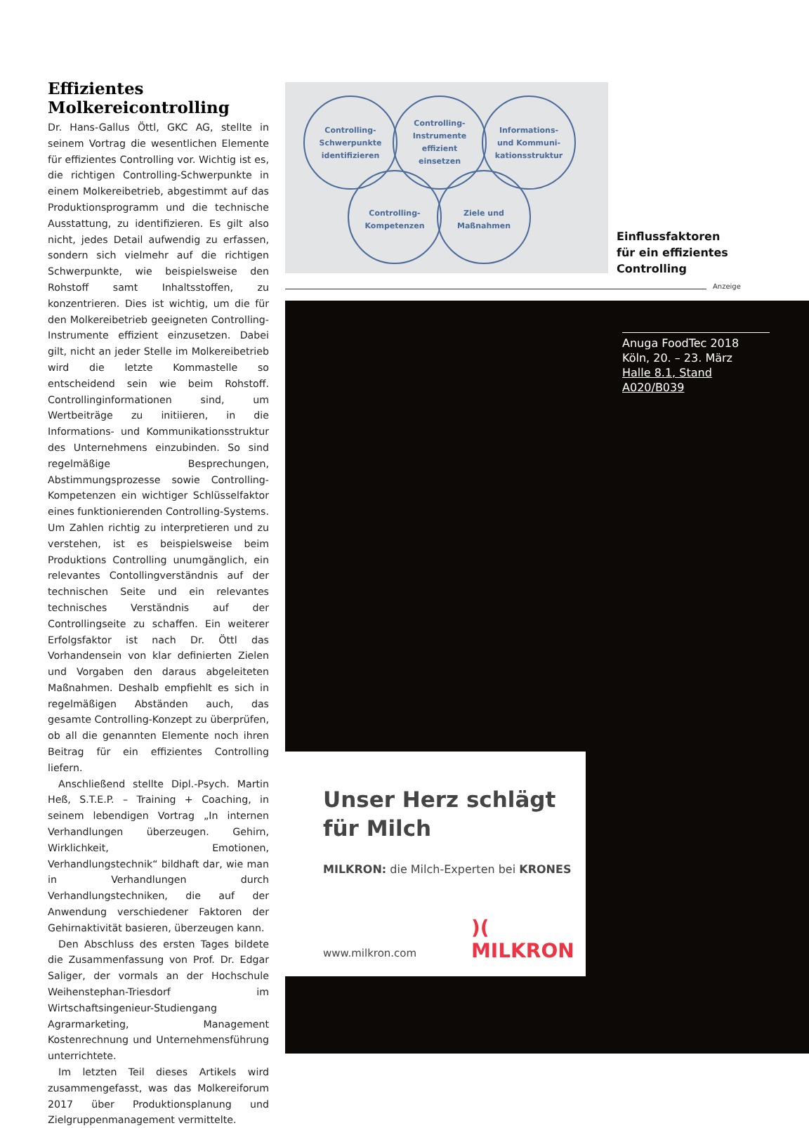Effizientes Molkereicontrolling
Dr. Hans-Gallus Öttl, GKC AG, stellte in seinem Vortrag die wesentlichen Elemente für effizientes Controlling vor. Wichtig ist es, die richtigen Controlling-Schwerpunkte in einem Molkereibetrieb, abgestimmt auf das Produktionsprogramm und die technische Ausstattung, zu identifizieren. Es gilt also nicht, jedes Detail aufwendig zu erfassen, sondern sich vielmehr auf die richtigen Schwerpunkte, wie beispielsweise den Rohstoff samt Inhaltsstoffen, zu konzentrieren. Dies ist wichtig, um die für den Molkereibetrieb geeigneten Controlling-Instrumente effizient einzusetzen. Dabei gilt, nicht an jeder Stelle im Molkereibetrieb wird die letzte Kommastelle so entscheidend sein wie beim Rohstoff. Controllinginformationen sind, um Wertbeiträge zu initiieren, in die Informations- und Kommunikationsstruktur des Unternehmens einzubinden. So sind regelmäßige Besprechungen, Abstimmungsprozesse sowie Controlling-Kompetenzen ein wichtiger Schlüsselfaktor eines funktionierenden Controlling-Systems. Um Zahlen richtig zu interpretieren und zu verstehen, ist es beispielsweise beim Produktions Controlling unumgänglich, ein relevantes Contollingverständnis auf der technischen Seite und ein relevantes technisches Verständnis auf der Controllingseite zu schaffen. Ein weiterer Erfolgsfaktor ist nach Dr. Öttl das Vorhandensein von klar definierten Zielen und Vorgaben den daraus abgeleiteten Maßnahmen. Deshalb empfiehlt es sich in regelmäßigen Abständen auch, das gesamte Controlling-Konzept zu überprüfen, ob all die genannten Elemente noch ihren Beitrag für ein effizientes Controlling liefern.
Anschließend stellte Dipl.-Psych. Martin Heß, S.T.E.P. – Training + Coaching, in seinem lebendigen Vortrag „In internen Verhandlungen überzeugen. Gehirn, Wirklichkeit, Emotionen, Verhandlungstechnik“ bildhaft dar, wie man in Verhandlungen durch Verhandlungstechniken, die auf der Anwendung verschiedener Faktoren der Gehirnaktivität basieren, überzeugen kann.
Den Abschluss des ersten Tages bildete die Zusammenfassung von Prof. Dr. Edgar Saliger, der vormals an der Hochschule Weihenstephan-Triesdorf im Wirtschaftsingenieur-Studiengang Agrarmarketing, Management Kostenrechnung und Unternehmensführung unterrichtete.
Im letzten Teil dieses Artikels wird zusammengefasst, was das Molkereiforum 2017 über Produktionsplanung und Zielgruppenmanagement vermittelte.
Controlling-
Schwerpunkte
identifizieren
Controlling-
Instrumente
effizient
einsetzen
Informations-
und Kommuni-
kationsstruktur
Controlling-
Kompetenzen
Ziele und
Maßnahmen
Einflussfaktoren
für ein effizientes
Controlling
Anzeige
Anuga FoodTec 2018
Köln, 20. – 23. März
Halle 8.1, Stand A020/B039
Unser Herz schlägt
für Milch
MILKRON: die Milch-Experten bei KRONES
www.milkron.com )( MILKRON